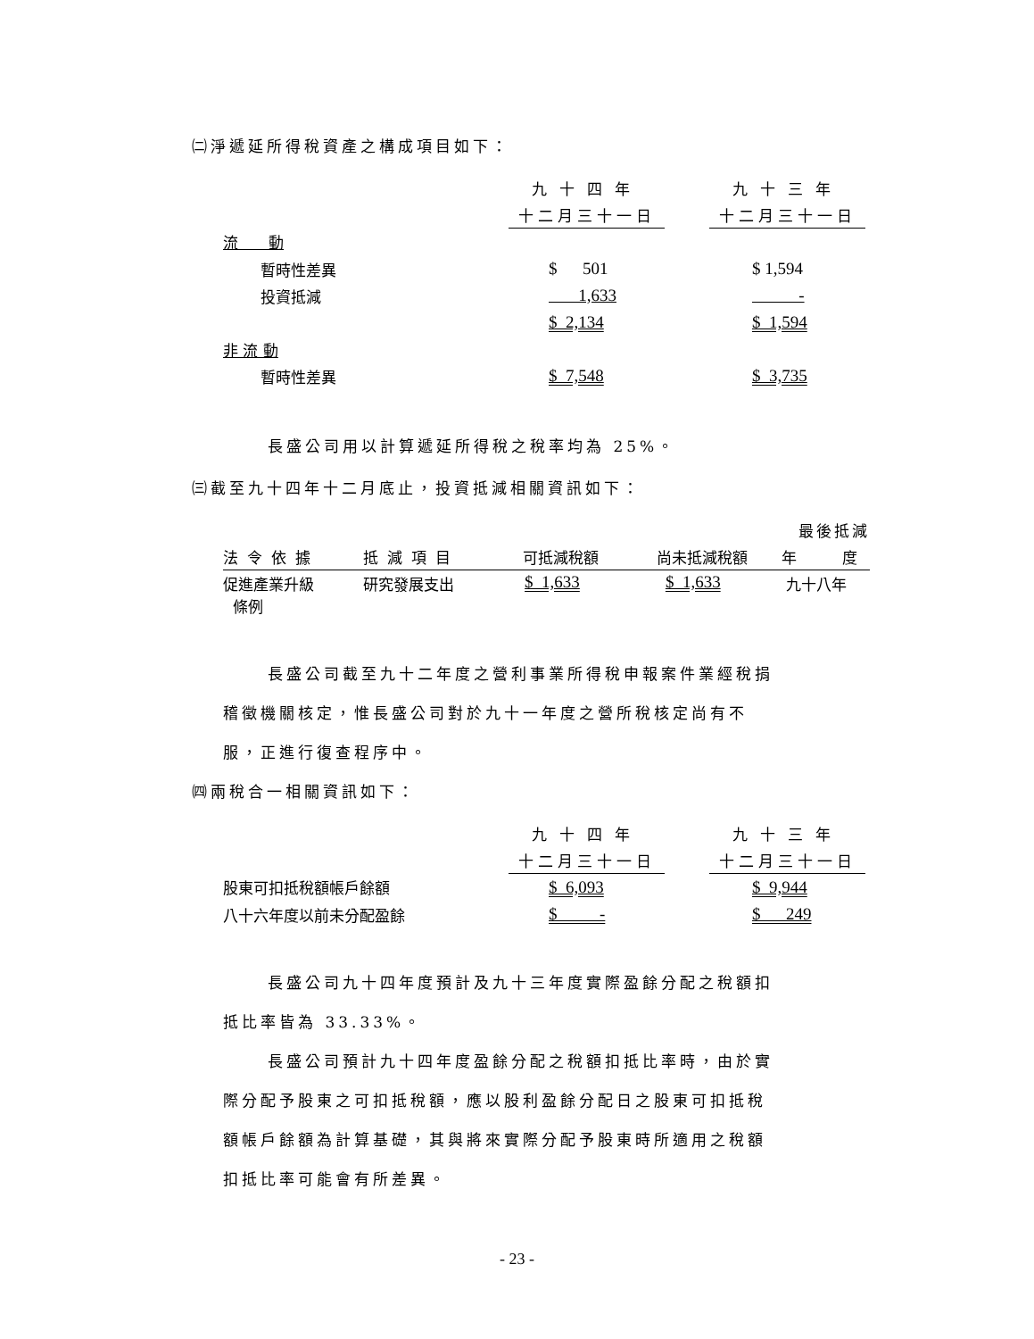㈡淨遞延所得稅資產之構成項目如下：
| | 九十四年 | | 九十三年 |
| | 十二月三十一日 | | 十二月三十一日 |
| 流 動 | | | |
| 暫時性差異 | $ 501 | | $ 1,594 |
| 投資抵減 | 1,633 | | - |
| | $ 2,134 | | $ 1,594 |
| 非 流 動 | | | |
| 暫時性差異 | $ 7,548 | | $ 3,735 |
長盛公司用以計算遞延所得稅之稅率均為 25%。
㈢截至九十四年十二月底止，投資抵減相關資訊如下：
| | | | | 最後抵減 |
| 法令依據 | 抵減項目 | 可抵減稅額 | 尚未抵減稅額 | 年 度 |
| 促進產業升級 條例 | 研究發展支出 | $ 1,633 | $ 1,633 | 九十八年 |
長盛公司截至九十二年度之營利事業所得稅申報案件業經稅捐
稽徵機關核定，惟長盛公司對於九十一年度之營所稅核定尚有不
服，正進行復查程序中。
㈣兩稅合一相關資訊如下：
| | 九十四年 | | 九十三年 |
| | 十二月三十一日 | | 十二月三十一日 |
| 股東可扣抵稅額帳戶餘額 | $ 6,093 | | $ 9,944 |
| 八十六年度以前未分配盈餘 | $ - | | $ 249 |
長盛公司九十四年度預計及九十三年度實際盈餘分配之稅額扣
抵比率皆為 33.33%。
長盛公司預計九十四年度盈餘分配之稅額扣抵比率時，由於實
際分配予股東之可扣抵稅額，應以股利盈餘分配日之股東可扣抵稅
額帳戶餘額為計算基礎，其與將來實際分配予股東時所適用之稅額
扣抵比率可能會有所差異。
- 23 -